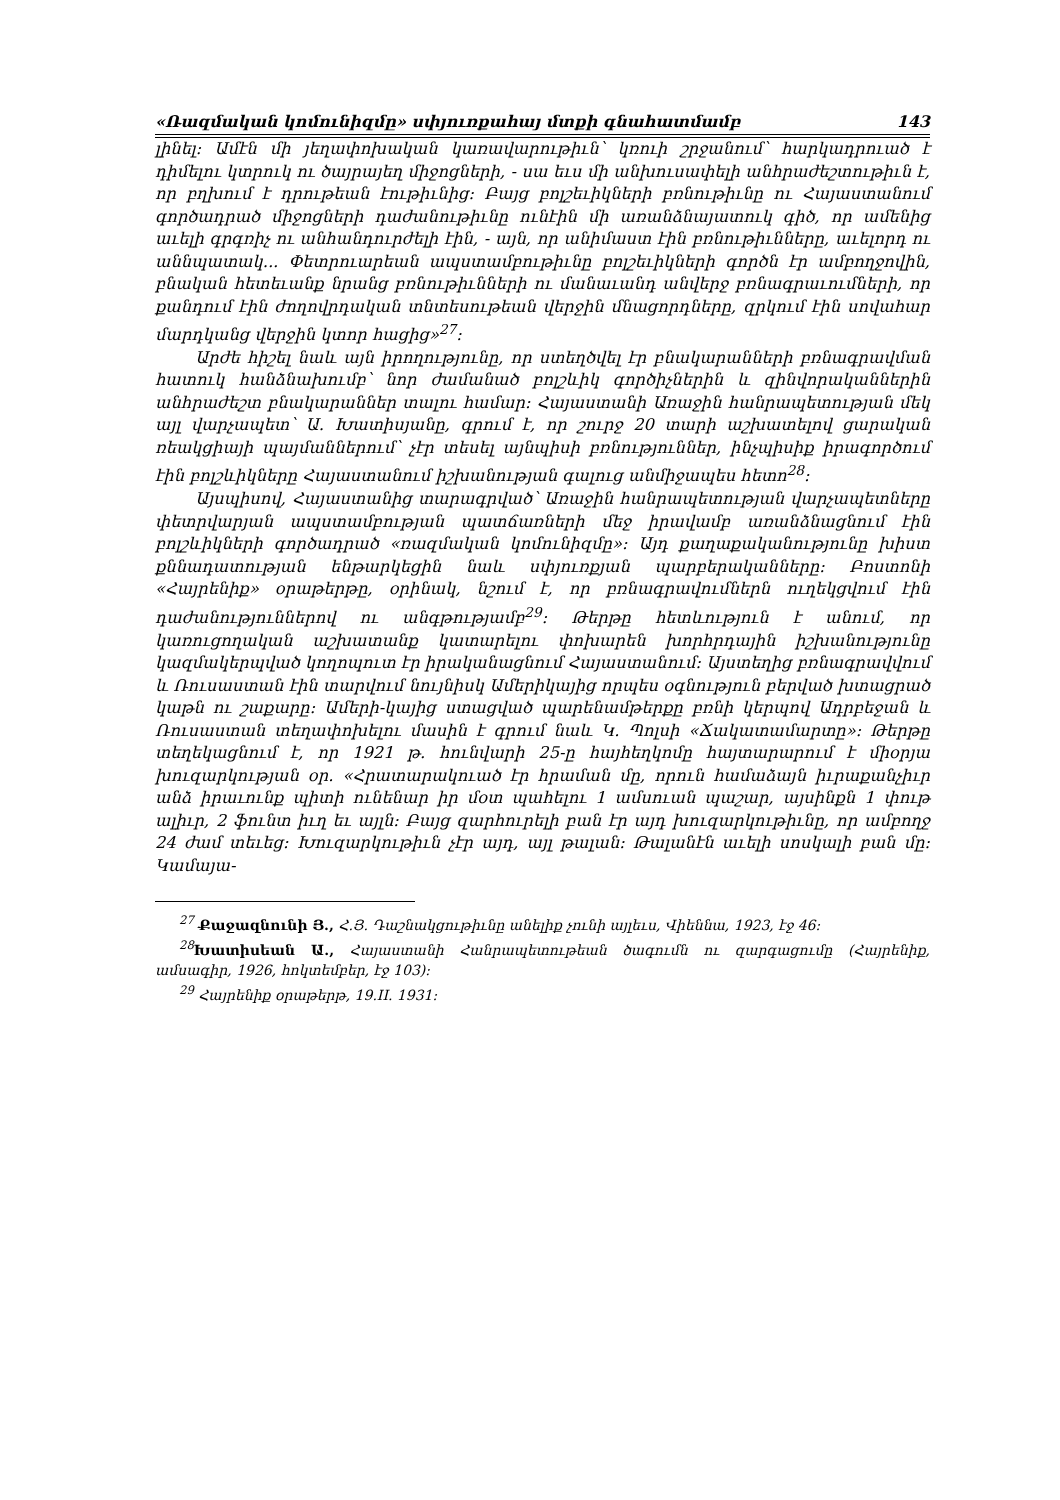«Ռազմական կոմունիզմը» սփյուռքահայ մտքի գնահատմամբ 143
լինել: Ամէն մի յեղափոխական կառավարութիւն՝ կռուի շրջանում՝ հարկադրուած է դիմելու կտրուկ ու ծայրայեղ միջոցների, - սա եւս մի անխուսափելի անհրաժեշտութիւն է, որ բղխում է դրութեան էութիւնից: Բայց բոլշեւիկների բռնութիւնը ու Հայաստանում գործադրած միջոցների դաժանութիւնը ունէին մի առանձնայատուկ գիծ, որ ամենից աւելի գրգռիչ ու անհանդուրժելի էին, - այն, որ անիմաստ էին բռնութիւնները, աւելորդ ու աննպատակ... Փետրուարեան ապստամբութիւնը բոլշեւիկների գործն էր ամբողջովին, բնական հետեւանք նրանց բռնութիւնների ու մանաւանդ անվերջ բռնագրաւումների, որ քանդում էին ժողովրդական տնտեսութեան վերջին մնացորդները, զրկում էին սովահար մարդկանց վերջին կտոր հացից»<sup>27</sup>:
Արժե հիշել նաև այն իրողությունը, որ ստեղծվել էր բնակարանների բռնագրավման հատուկ հանձնախումբ՝ նոր ժամանած բոլշևիկ գործիչներին և զինվորականներին անհրաժեշտ բնակարաններ տալու համար: Հայաստանի Առաջին հանրապետության մեկ այլ վարչապետ՝ Ա. Խատիսյանը, գրում է, որ շուրջ 20 տարի աշխատելով ցարական ռեակցիայի պայմաններում՝ չէր տեսել այնպիսի բռնություններ, ինչպիսիք իրագործում էին բոլշևիկները Հայաստանում իշխանության գալուց անմիջապես հետո<sup>28</sup>:
Այսպիսով, Հայաստանից տարագրված՝ Առաջին հանրապետության վարչապետները փետրվարյան ապստամբության պատճառների մեջ իրավամբ առանձնացնում էին բոլշևիկների գործադրած «ռազմական կոմունիզմը»: Այդ քաղաքականությունը խիստ քննադատության ենթարկեցին նաև սփյուռքյան պարբերականները: Բոստոնի «Հայրենիք» օրաթերթը, օրինակ, նշում է, որ բռնագրավումներն ուղեկցվում էին դաժանություններով ու անգթությամբ<sup>29</sup>: Թերթը հետևություն է անում, որ կառուցողական աշխատանք կատարելու փոխարեն խորհրդային իշխանությունը կազմակերպված կողոպուտ էր իրականացնում Հայաստանում: Այստեղից բռնագրավվում և Ռուսաստան էին տարվում նույնիսկ Ամերիկայից որպես օգնություն բերված խտացրած կաթն ու շաքարը: Ամերի-կայից ստացված պարենամթերքը բռնի կերպով Ադրբեջան և Ռուսաստան տեղափոխելու մասին է գրում նաև Կ. Պոլսի «Ճակատամարտը»: Թերթը տեղեկացնում է, որ 1921 թ. հունվարի 25-ը հայհեղկոմը հայտարարում է միօրյա խուզարկության օր. «Հրատարակուած էր հրաման մը, որուն համաձայն իւրաքանչիւր անձ իրաւունք պիտի ունենար իր մօտ պահելու 1 ամսուան պաշար, այսինքն 1 փութ ալիւր, 2 ֆունտ իւղ եւ այլն: Բայց զարհուրելի բան էր այդ խուզարկութիւնը, որ ամբողջ 24 ժամ տեւեց: Խուզարկութիւն չէր այդ, այլ թալան: Թալանէն աւելի սոսկալի բան մը: Կամայա-
<sup>27</sup> Քաջազնունի Յ., Հ.Յ. Դաշնակցութիւնը անելիք չունի այլեւս, Վիեննա, 1923, էջ 46:
<sup>28</sup> Խատիսեան Ա., Հայաստանի Հանրապետութեան ծագումն ու զարգացումը (Հայրենիք, ամսագիր, 1926, հոկտեմբեր, էջ 103):
<sup>29</sup> Հայրենիք օրաթերթ, 19.II. 1931: